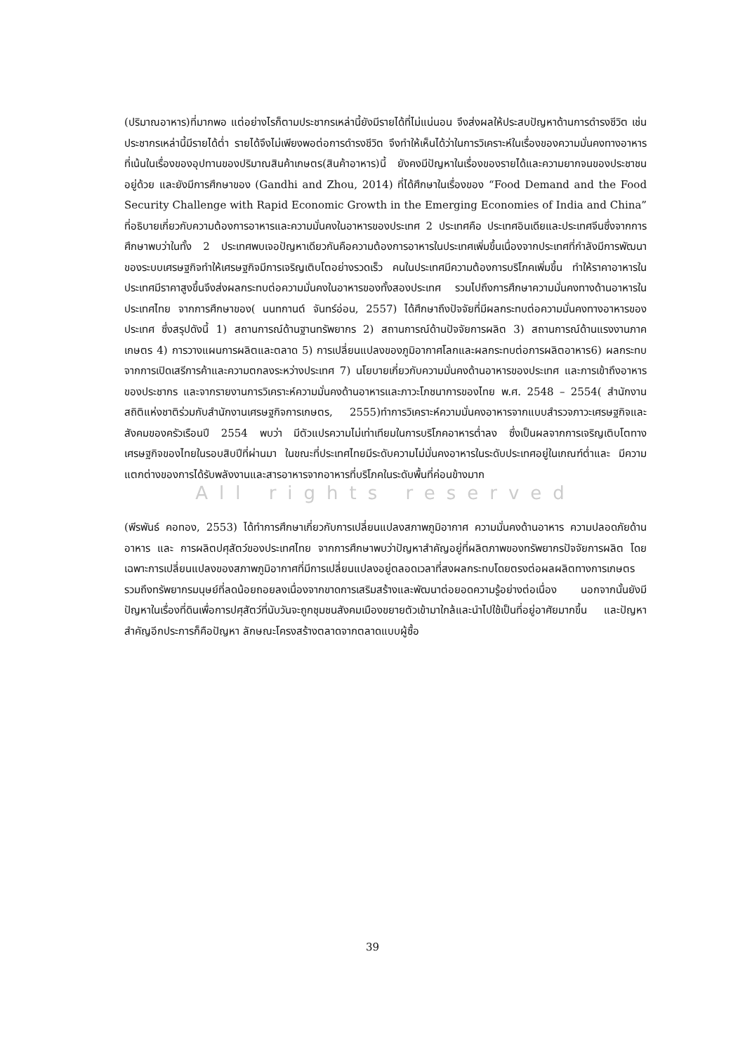(ปริมาณอาหาร)ที่มากพอ แต่อย่างไรก็ตามประชากรเหล่านี้ยังมีรายได้ที่ไม่แน่นอน จึงส่งผลให้ประสบปัญหาด้านการดำรงชีวิต เช่นประชากรเหล่านี้มีรายได้ต่ำ รายได้จึงไม่เพียงพอต่อการดำรงชีวิต จึงทำให้เห็นได้ว่าในการวิเคราะห์ในเรื่องของความมั่นคงทางอาหาร ที่เน้นในเรื่องของอุปทานของปริมาณสินค้าเกษตร(สินค้าอาหาร)นี้ ยังคงมีปัญหาในเรื่องของรายได้และความยากจนของประชาชนอยู่ด้วย และยังมีการศึกษาของ (Gandhi and Zhou, 2014) ที่ได้ศึกษาในเรื่องของ “Food Demand and the Food Security Challenge with Rapid Economic Growth in the Emerging Economies of India and China” ที่อธิบายเกี่ยวกับความต้องการอาหารและความมั่นคงในอาหารของประเทศ 2 ประเทศคือ ประเทศอินเดียและประเทศจีนซึ่งจากการศึกษาพบว่าในทั้ง 2 ประเทศพบเจอปัญหาเดียวกันคือความต้องการอาหารในประเทศเพิ่มขึ้นเนื่องจากประเทศที่กำลังมีการพัฒนาของระบบเศรษฐกิจทำให้เศรษฐกิจมีการเจริญเติบโตอย่างรวดเร็ว คนในประเทศมีความต้องการบริโภคเพิ่มขึ้น ทำให้ราคาอาหารในประเทศมีราคาสูงขึ้นจึงส่งผลกระทบต่อความมั่นคงในอาหารของทั้งสองประเทศ รวมไปถึงการศึกษาความมั่นคงทางด้านอาหารในประเทศไทย จากการศึกษาของ( นนทกานต์ จันทร์อ่อน, 2557) ได้ศึกษาถึงปัจจัยที่มีผลกระทบต่อความมั่นคงทางอาหารของประเทศ ซึ่งสรุปดังนี้ 1) สถานการณ์ด้านฐานทรัพยากร 2) สถานการณ์ด้านปัจจัยการผลิต 3) สถานการณ์ด้านแรงงานภาคเกษตร 4) การวางแผนการผลิตและตลาด 5) การเปลี่ยนแปลงของภูมิอากาศโลกและผลกระทบต่อการผลิตอาหาร6) ผลกระทบจากการเปิดเสรีการค้าและความตกลงระหว่างประเทศ 7) นโยบายเกี่ยวกับความมั่นคงด้านอาหารของประเทศ และการเข้าถึงอาหารของประชากร และจากรายงานการวิเคราะห์ความมั่นคงด้านอาหารและภาวะโภชนาการของไทย พ.ศ. 2548 – 2554( สำนักงานสถิติแห่งชาติร่วมกับสำนักงานเศรษฐกิจการเกษตร, 2555)ทำการวิเคราะห์ความมั่นคงอาหารจากแบบสำรวจภาวะเศรษฐกิจและสังคมของครัวเรือนปี 2554 พบว่า มีตัวแปรความไม่เท่าเทียมในการบริโภคอาหารต่ำลง ซึ่งเป็นผลจากการเจริญเติบโตทางเศรษฐกิจของไทยในรอบสิบปีที่ผ่านมา ในขณะที่ประเทศไทยมีระดับความไม่มั่นคงอาหารในระดับประเทศอยู่ในเกณฑ์ต่ำและ มีความแตกต่างของการได้รับพลังงานและสารอาหารจากอาหารที่บริโภคในระดับพื้นที่ค่อนข้างมาก
All rights reserved
(พีรพันธ์ คอทอง, 2553) ได้ทำการศึกษาเกี่ยวกับการเปลี่ยนแปลงสภาพภูมิอากาศ ความมั่นคงด้านอาหาร ความปลอดภัยด้านอาหาร และ การผลิตปศุสัตว์ของประเทศไทย จากการศึกษาพบว่าปัญหาสำคัญอยู่ที่ผลิตภาพของทรัพยากรปัจจัยการผลิต โดยเฉพาะการเปลี่ยนแปลงของสภาพภูมิอากาศที่มีการเปลี่ยนแปลงอยู่ตลอดเวลาที่สงผลกระทบโดยตรงต่อผลผลิตทางการเกษตรรวมถึงทรัพยากรมนุษย์ที่ลดน้อยถอยลงเนื่องจากขาดการเสริมสร้างและพัฒนาต่อยอดความรู้อย่างต่อเนื่อง นอกจากนั้นยังมีปัญหาในเรื่องที่ดินเพื่อการปศุสัตว์ที่นับวันจะถูกชุมชนสังคมเมืองขยายตัวเข้ามาใกล้และนำไปใช้เป็นที่อยู่อาศัยมากขึ้น และปัญหาสำคัญอีกประการก็คือปัญหา ลักษณะโครงสร้างตลาดจากตลาดแบบผู้ซื้อ
39